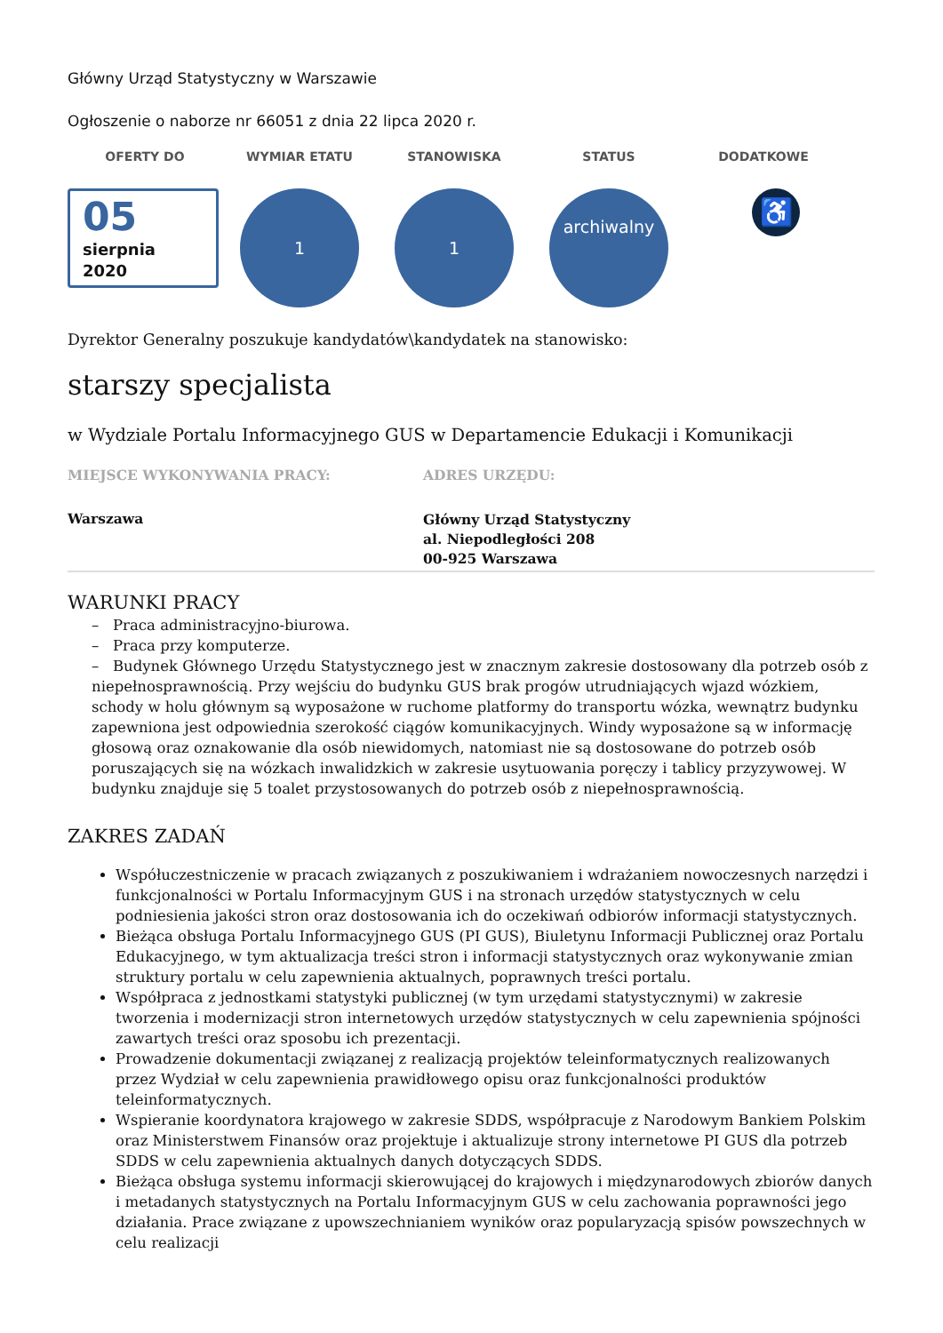Główny Urząd Statystyczny w Warszawie
Ogłoszenie o naborze nr 66051 z dnia 22 lipca 2020 r.
OFERTY DO
05
sierpnia
2020
WYMIAR ETATU
1
STANOWISKA
1
STATUS
archiwalny
DODATKOWE
♿
Dyrektor Generalny poszukuje kandydatów\kandydatek na stanowisko:
starszy specjalista
w Wydziale Portalu Informacyjnego GUS w Departamencie Edukacji i Komunikacji
MIEJSCE WYKONYWANIA PRACY:
Warszawa
ADRES URZĘDU:
Główny Urząd Statystyczny
al. Niepodległości 208
00-925 Warszawa
WARUNKI PRACY
– Praca administracyjno-biurowa.
– Praca przy komputerze.
– Budynek Głównego Urzędu Statystycznego jest w znacznym zakresie dostosowany dla potrzeb osób z niepełnosprawnością. Przy wejściu do budynku GUS brak progów utrudniających wjazd wózkiem, schody w holu głównym są wyposażone w ruchome platformy do transportu wózka, wewnątrz budynku zapewniona jest odpowiednia szerokość ciągów komunikacyjnych. Windy wyposażone są w informację głosową oraz oznakowanie dla osób niewidomych, natomiast nie są dostosowane do potrzeb osób poruszających się na wózkach inwalidzkich w zakresie usytuowania poręczy i tablicy przyzywowej. W budynku znajduje się 5 toalet przystosowanych do potrzeb osób z niepełnosprawnością.
ZAKRES ZADAŃ
Współuczestniczenie w pracach związanych z poszukiwaniem i wdrażaniem nowoczesnych narzędzi i funkcjonalności w Portalu Informacyjnym GUS i na stronach urzędów statystycznych w celu podniesienia jakości stron oraz dostosowania ich do oczekiwań odbiorów informacji statystycznych.
Bieżąca obsługa Portalu Informacyjnego GUS (PI GUS), Biuletynu Informacji Publicznej oraz Portalu Edukacyjnego, w tym aktualizacja treści stron i informacji statystycznych oraz wykonywanie zmian struktury portalu w celu zapewnienia aktualnych, poprawnych treści portalu.
Współpraca z jednostkami statystyki publicznej (w tym urzędami statystycznymi) w zakresie tworzenia i modernizacji stron internetowych urzędów statystycznych w celu zapewnienia spójności zawartych treści oraz sposobu ich prezentacji.
Prowadzenie dokumentacji związanej z realizacją projektów teleinformatycznych realizowanych przez Wydział w celu zapewnienia prawidłowego opisu oraz funkcjonalności produktów teleinformatycznych.
Wspieranie koordynatora krajowego w zakresie SDDS, współpracuje z Narodowym Bankiem Polskim oraz Ministerstwem Finansów oraz projektuje i aktualizuje strony internetowe PI GUS dla potrzeb SDDS w celu zapewnienia aktualnych danych dotyczących SDDS.
Bieżąca obsługa systemu informacji skierowującej do krajowych i międzynarodowych zbiorów danych i metadanych statystycznych na Portalu Informacyjnym GUS w celu zachowania poprawności jego działania. Prace związane z upowszechnianiem wyników oraz popularyzacją spisów powszechnych w celu realizacji